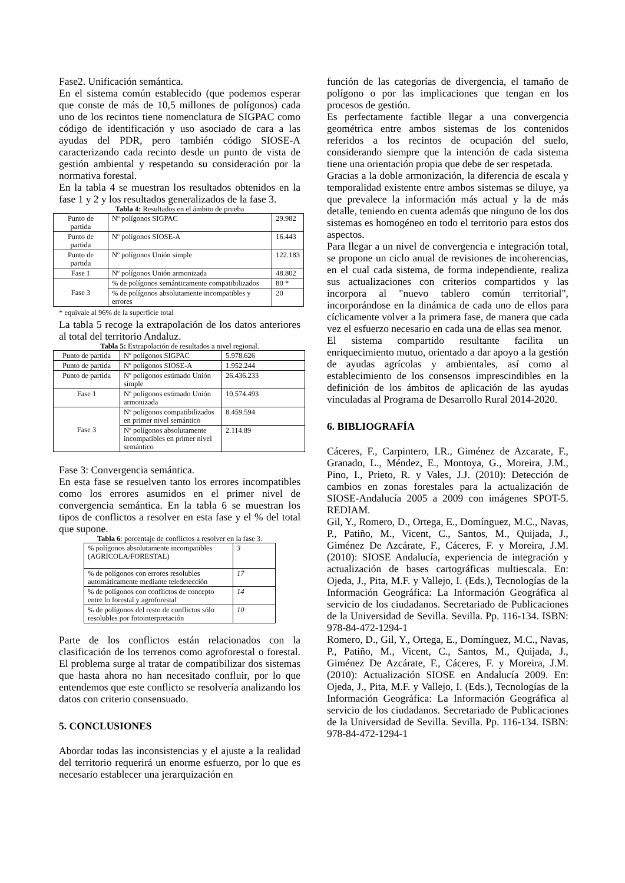Fase2. Unificación semántica.
En el sistema común establecido (que podemos esperar que conste de más de 10,5 millones de polígonos) cada uno de los recintos tiene nomenclatura de SIGPAC como código de identificación y uso asociado de cara a las ayudas del PDR, pero también código SIOSE-A caracterizando cada recinto desde un punto de vista de gestión ambiental y respetando su consideración por la normativa forestal.
En la tabla 4 se muestran los resultados obtenidos en la fase 1 y 2 y los resultados generalizados de la fase 3.
Tabla 4: Resultados en el ámbito de prueba
| Punto de partida | Nº polígonos SIGPAC | 29.982 |
| Punto de partida | Nº polígonos SIOSE-A | 16.443 |
| Punto de partida | Nº polígonos Unión simple | 122.183 |
| Fase 1 | Nº polígonos Unión armonizada | 48.802 |
| Fase 3 | % de polígonos semánticamente compatibilizados | 80 * |
| | % de polígonos absolutamente incompatibles y errores | 20 |
* equivale al 96% de la superficie total
La tabla 5 recoge la extrapolación de los datos anteriores al total del territorio Andaluz.
Tabla 5: Extrapolación de resultados a nivel regional.
| Punto de partida | Nº polígonos SIGPAC | 5.978.626 |
| Punto de partida | Nº polígonos SIOSE-A | 1.952.244 |
| Punto de partida | Nº polígonos estimado Unión simple | 26.436.233 |
| Fase 1 | Nº polígonos estimado Unión armonizada | 10.574.493 |
| Fase 3 | Nº polígonos compatibilizados en primer nivel semántico | 8.459.594 |
| | Nº polígonos absolutamente incompatibles en primer nivel semántico | 2.114.89 |
Fase 3: Convergencia semántica.
En esta fase se resuelven tanto los errores incompatibles como los errores asumidos en el primer nivel de convergencia semántica. En la tabla 6 se muestran los tipos de conflictos a resolver en esta fase y el % del total que supone.
Tabla 6: porcentaje de conflictos a resolver en la fase 3.
| % polígonos absolutamente incompatibles (AGRICOLA/FORESTAL) | 3 |
| % de polígonos con errores resolubles automáticamente mediante teledetección | 17 |
| % de polígonos con conflictos de concepto entre lo forestal y agroforestal | 14 |
| % de polígonos del resto de conflictos sólo resolubles por fotointerpretación | 10 |
Parte de los conflictos están relacionados con la clasificación de los terrenos como agroforestal o forestal. El problema surge al tratar de compatibilizar dos sistemas que hasta ahora no han necesitado confluir, por lo que entendemos que este conflicto se resolvería analizando los datos con criterio consensuado.
5. CONCLUSIONES
Abordar todas las inconsistencias y el ajuste a la realidad del territorio requerirá un enorme esfuerzo, por lo que es necesario establecer una jerarquización en
función de las categorías de divergencia, el tamaño de polígono o por las implicaciones que tengan en los procesos de gestión.
Es perfectamente factible llegar a una convergencia geométrica entre ambos sistemas de los contenidos referidos a los recintos de ocupación del suelo, considerando siempre que la intención de cada sistema tiene una orientación propia que debe de ser respetada.
Gracias a la doble armonización, la diferencia de escala y temporalidad existente entre ambos sistemas se diluye, ya que prevalece la información más actual y la de más detalle, teniendo en cuenta además que ninguno de los dos sistemas es homogéneo en todo el territorio para estos dos aspectos.
Para llegar a un nivel de convergencia e integración total, se propone un ciclo anual de revisiones de incoherencias, en el cual cada sistema, de forma independiente, realiza sus actualizaciones con criterios compartidos y las incorpora al "nuevo tablero común territorial", incorporándose en la dinámica de cada uno de ellos para cíclicamente volver a la primera fase, de manera que cada vez el esfuerzo necesario en cada una de ellas sea menor.
El sistema compartido resultante facilita un enriquecimiento mutuo, orientado a dar apoyo a la gestión de ayudas agrícolas y ambientales, así como al establecimiento de los consensos imprescindibles en la definición de los ámbitos de aplicación de las ayudas vinculadas al Programa de Desarrollo Rural 2014-2020.
6. BIBLIOGRAFÍA
Cáceres, F., Carpintero, I.R., Giménez de Azcarate, F., Granado, L., Méndez, E., Montoya, G., Moreira, J.M., Pino, I., Prieto, R. y Vales, J.J. (2010): Detección de cambios en zonas forestales para la actualización de SIOSE-Andalucía 2005 a 2009 con imágenes SPOT-5. REDIAM.
Gil, Y., Romero, D., Ortega, E., Domínguez, M.C., Navas, P., Patiño, M., Vicent, C., Santos, M., Quijada, J., Giménez De Azcárate, F., Cáceres, F. y Moreira, J.M. (2010): SIOSE Andalucía, experiencia de integración y actualización de bases cartográficas multiescala. En: Ojeda, J., Pita, M.F. y Vallejo, I. (Eds.), Tecnologías de la Información Geográfica: La Información Geográfica al servicio de los ciudadanos. Secretariado de Publicaciones de la Universidad de Sevilla. Sevilla. Pp. 116-134. ISBN: 978-84-472-1294-1
Romero, D., Gil, Y., Ortega, E., Domínguez, M.C., Navas, P., Patiño, M., Vicent, C., Santos, M., Quijada, J., Giménez De Azcárate, F., Cáceres, F. y Moreira, J.M. (2010): Actualización SIOSE en Andalucía 2009. En: Ojeda, J., Pita, M.F. y Vallejo, I. (Eds.), Tecnologías de la Información Geográfica: La Información Geográfica al servicio de los ciudadanos. Secretariado de Publicaciones de la Universidad de Sevilla. Sevilla. Pp. 116-134. ISBN: 978-84-472-1294-1